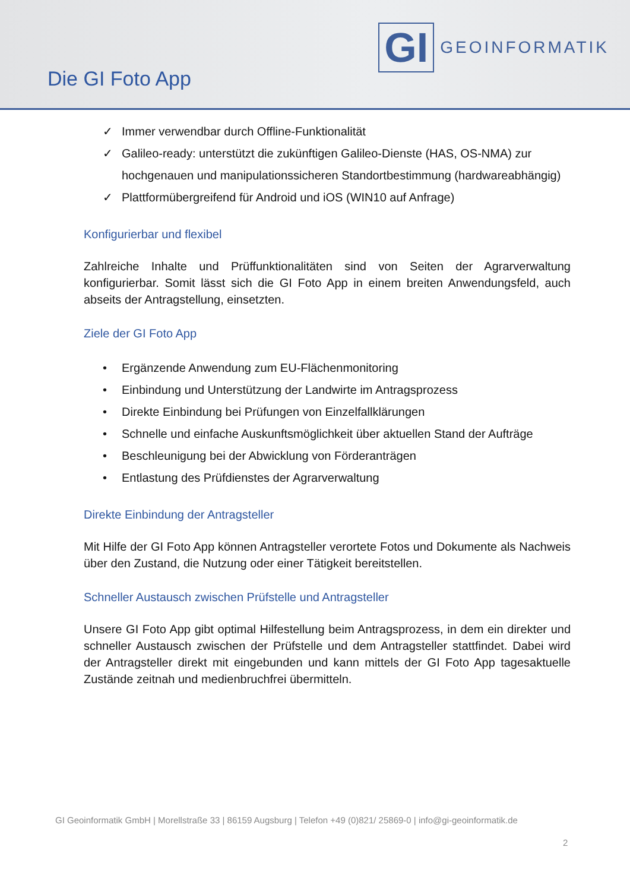Die GI Foto App
GI
GEOINFORMATIK
✓ Immer verwendbar durch Offline-Funktionalität
✓ Galileo-ready: unterstützt die zukünftigen Galileo-Dienste (HAS, OS-NMA) zur hochgenauen und manipulationssicheren Standortbestimmung (hardwareabhängig)
✓ Plattformübergreifend für Android und iOS (WIN10 auf Anfrage)
Konfigurierbar und flexibel
Zahlreiche Inhalte und Prüffunktionalitäten sind von Seiten der Agrarverwaltung konfigurierbar. Somit lässt sich die GI Foto App in einem breiten Anwendungsfeld, auch abseits der Antragstellung, einsetzten.
Ziele der GI Foto App
• Ergänzende Anwendung zum EU-Flächenmonitoring
• Einbindung und Unterstützung der Landwirte im Antragsprozess
• Direkte Einbindung bei Prüfungen von Einzelfallklärungen
• Schnelle und einfache Auskunftsmöglichkeit über aktuellen Stand der Aufträge
• Beschleunigung bei der Abwicklung von Förderanträgen
• Entlastung des Prüfdienstes der Agrarverwaltung
Direkte Einbindung der Antragsteller
Mit Hilfe der GI Foto App können Antragsteller verortete Fotos und Dokumente als Nachweis über den Zustand, die Nutzung oder einer Tätigkeit bereitstellen.
Schneller Austausch zwischen Prüfstelle und Antragsteller
Unsere GI Foto App gibt optimal Hilfestellung beim Antragsprozess, in dem ein direkter und schneller Austausch zwischen der Prüfstelle und dem Antragsteller stattfindet. Dabei wird der Antragsteller direkt mit eingebunden und kann mittels der GI Foto App tagesaktuelle Zustände zeitnah und medienbruchfrei übermitteln.
GI Geoinformatik GmbH | Morellstraße 33 | 86159 Augsburg | Telefon +49 (0)821/ 25869-0 | info@gi-geoinformatik.de
2